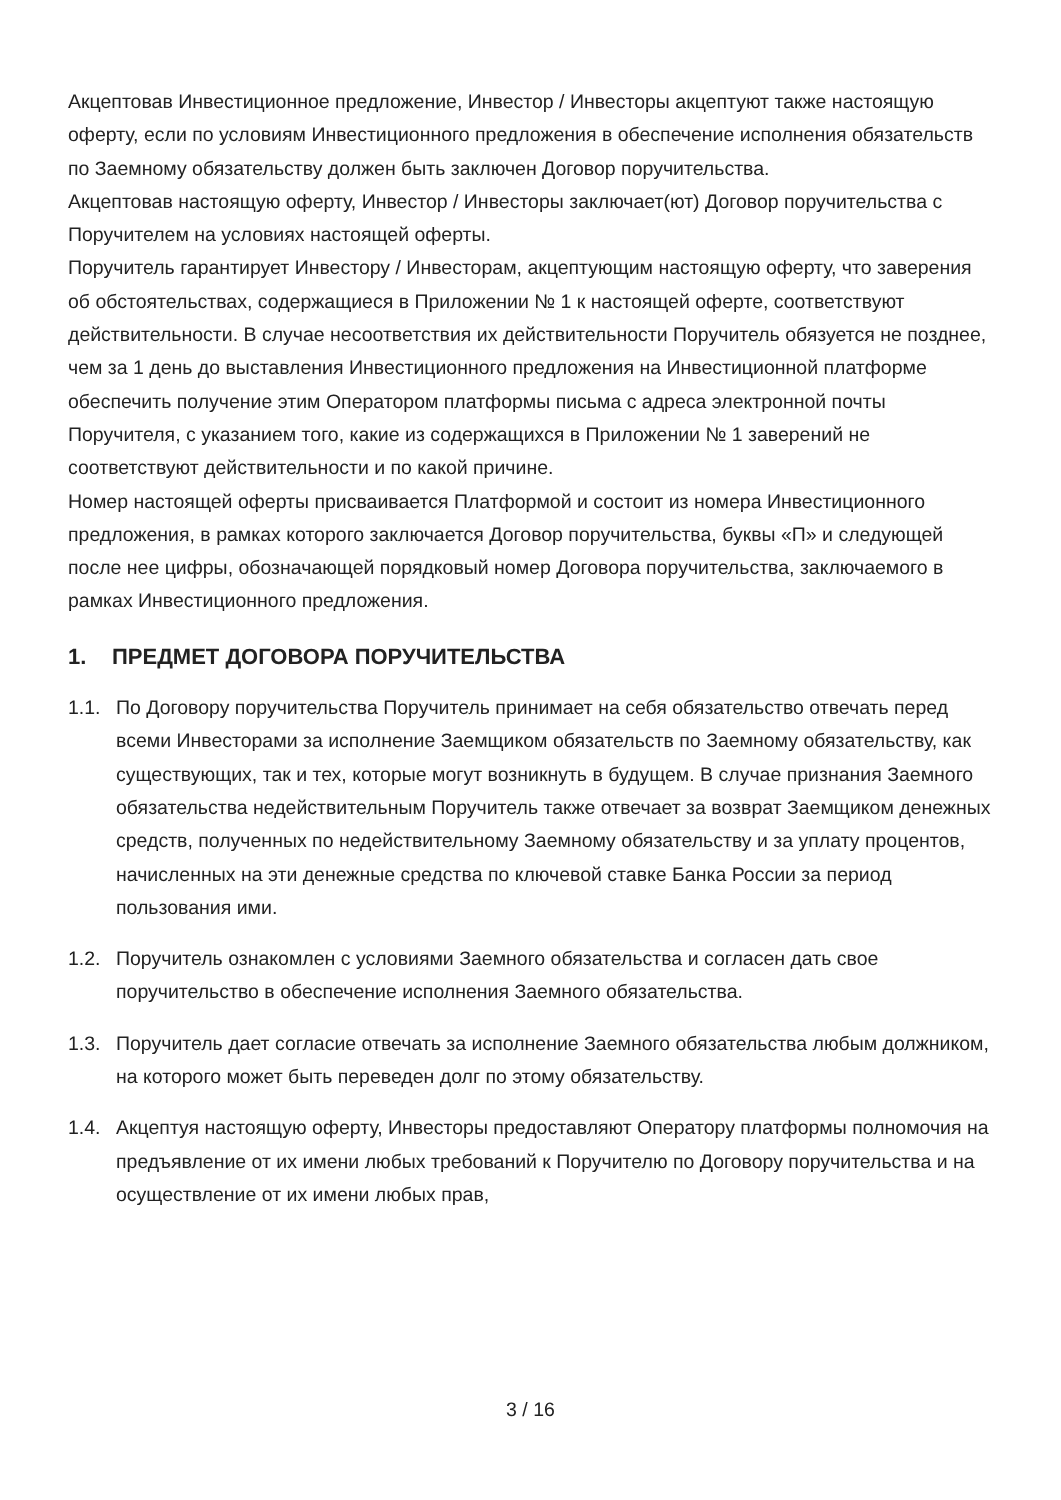Акцептовав Инвестиционное предложение, Инвестор / Инвесторы акцептуют также настоящую оферту, если по условиям Инвестиционного предложения в обеспечение исполнения обязательств по Заемному обязательству должен быть заключен Договор поручительства.
Акцептовав настоящую оферту, Инвестор / Инвесторы заключает(ют) Договор поручительства с Поручителем на условиях настоящей оферты.
Поручитель гарантирует Инвестору / Инвесторам, акцептующим настоящую оферту, что заверения об обстоятельствах, содержащиеся в Приложении № 1 к настоящей оферте, соответствуют действительности. В случае несоответствия их действительности Поручитель обязуется не позднее, чем за 1 день до выставления Инвестиционного предложения на Инвестиционной платформе обеспечить получение этим Оператором платформы письма с адреса электронной почты Поручителя, с указанием того, какие из содержащихся в Приложении № 1 заверений не соответствуют действительности и по какой причине.
Номер настоящей оферты присваивается Платформой и состоит из номера Инвестиционного предложения, в рамках которого заключается Договор поручительства, буквы «П» и следующей после нее цифры, обозначающей порядковый номер Договора поручительства, заключаемого в рамках Инвестиционного предложения.
1. ПРЕДМЕТ ДОГОВОРА ПОРУЧИТЕЛЬСТВА
1.1. По Договору поручительства Поручитель принимает на себя обязательство отвечать перед всеми Инвесторами за исполнение Заемщиком обязательств по Заемному обязательству, как существующих, так и тех, которые могут возникнуть в будущем. В случае признания Заемного обязательства недействительным Поручитель также отвечает за возврат Заемщиком денежных средств, полученных по недействительному Заемному обязательству и за уплату процентов, начисленных на эти денежные средства по ключевой ставке Банка России за период пользования ими.
1.2. Поручитель ознакомлен с условиями Заемного обязательства и согласен дать свое поручительство в обеспечение исполнения Заемного обязательства.
1.3. Поручитель дает согласие отвечать за исполнение Заемного обязательства любым должником, на которого может быть переведен долг по этому обязательству.
1.4. Акцептуя настоящую оферту, Инвесторы предоставляют Оператору платформы полномочия на предъявление от их имени любых требований к Поручителю по Договору поручительства и на осуществление от их имени любых прав,
3 / 16